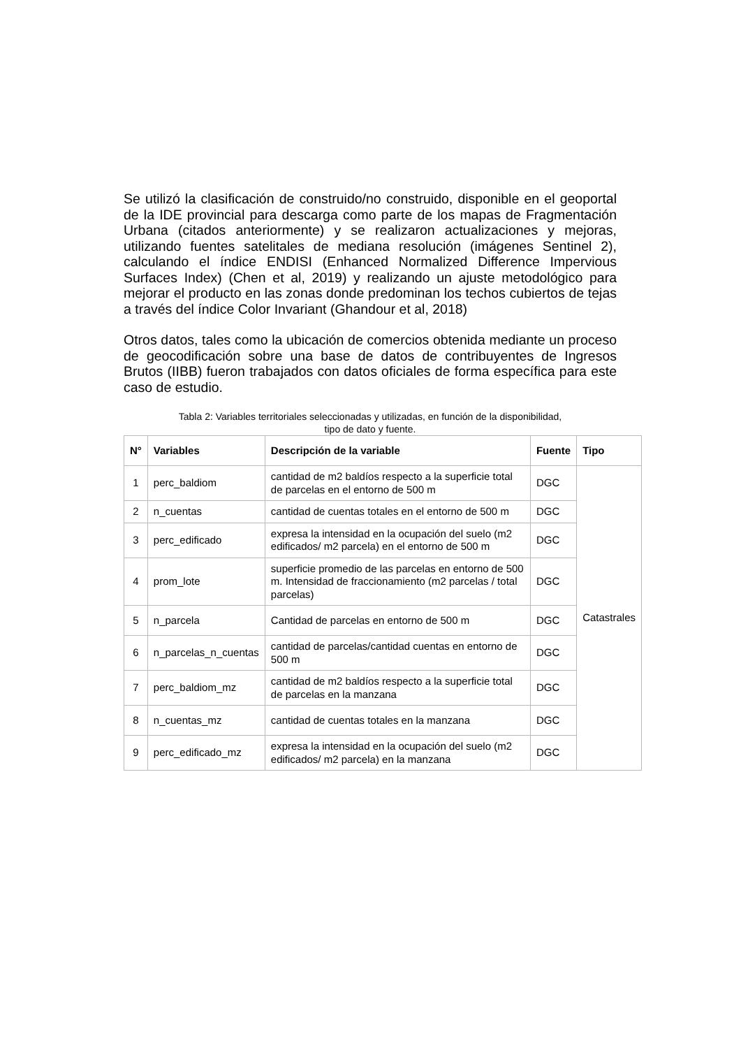Se utilizó la clasificación de construido/no construido, disponible en el geoportal de la IDE provincial para descarga como parte de los mapas de Fragmentación Urbana (citados anteriormente) y se realizaron actualizaciones y mejoras, utilizando fuentes satelitales de mediana resolución (imágenes Sentinel 2), calculando el índice ENDISI (Enhanced Normalized Difference Impervious Surfaces Index) (Chen et al, 2019) y realizando un ajuste metodológico para mejorar el producto en las zonas donde predominan los techos cubiertos de tejas a través del índice Color Invariant (Ghandour et al, 2018)
Otros datos, tales como la ubicación de comercios obtenida mediante un proceso de geocodificación sobre una base de datos de contribuyentes de Ingresos Brutos (IIBB) fueron trabajados con datos oficiales de forma específica para este caso de estudio.
Tabla 2: Variables territoriales seleccionadas y utilizadas, en función de la disponibilidad,
tipo de dato y fuente.
| N° | Variables | Descripción de la variable | Fuente | Tipo |
| --- | --- | --- | --- | --- |
| 1 | perc_baldiom | cantidad de m2 baldíos respecto a la superficie total de parcelas en el entorno de 500 m | DGC | Catastrales |
| 2 | n_cuentas | cantidad de cuentas totales en el entorno de 500 m | DGC | |
| 3 | perc_edificado | expresa la intensidad en la ocupación del suelo (m2 edificados/ m2 parcela) en el entorno de 500 m | DGC | |
| 4 | prom_lote | superficie promedio de las parcelas en entorno de 500 m. Intensidad de fraccionamiento (m2 parcelas / total parcelas) | DGC | |
| 5 | n_parcela | Cantidad de parcelas en entorno de 500 m | DGC | |
| 6 | n_parcelas_n_cuentas | cantidad de parcelas/cantidad cuentas en entorno de 500 m | DGC | |
| 7 | perc_baldiom_mz | cantidad de m2 baldíos respecto a la superficie total de parcelas en la manzana | DGC | |
| 8 | n_cuentas_mz | cantidad de cuentas totales en la manzana | DGC | |
| 9 | perc_edificado_mz | expresa la intensidad en la ocupación del suelo (m2 edificados/ m2 parcela) en la manzana | DGC | |